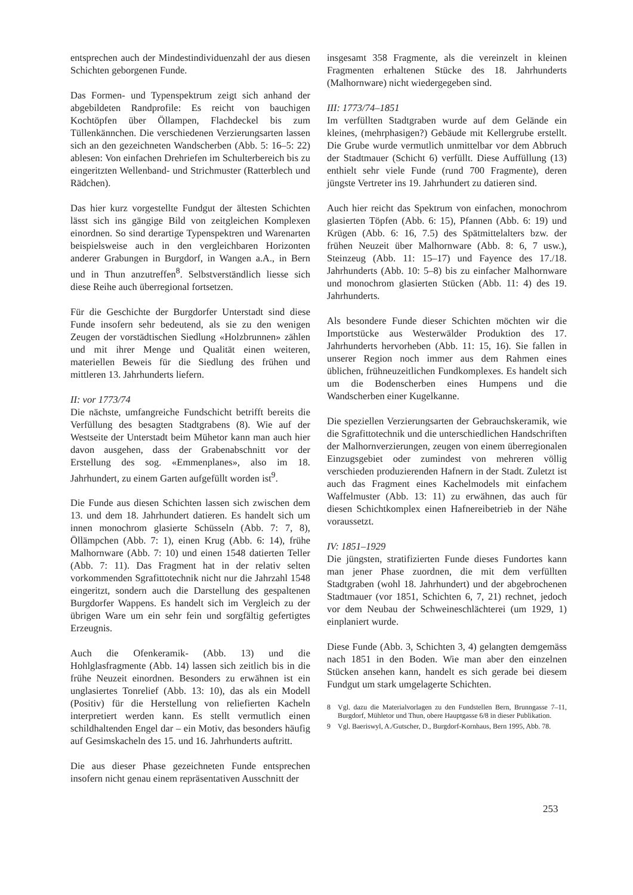entsprechen auch der Mindestindividuenzahl der aus diesen Schichten geborgenen Funde.
Das Formen- und Typenspektrum zeigt sich anhand der abgebildeten Randprofile: Es reicht von bauchigen Kochtöpfen über Öllampen, Flachdeckel bis zum Tüllenkännchen. Die verschiedenen Verzierungsarten lassen sich an den gezeichneten Wandscherben (Abb. 5: 16–5: 22) ablesen: Von einfachen Drehriefen im Schulterbereich bis zu eingeritzten Wellenband- und Strichmuster (Ratterblech und Rädchen).
Das hier kurz vorgestellte Fundgut der ältesten Schichten lässt sich ins gängige Bild von zeitgleichen Komplexen einordnen. So sind derartige Typenspektren und Warenarten beispielsweise auch in den vergleichbaren Horizonten anderer Grabungen in Burgdorf, in Wangen a.A., in Bern und in Thun anzutreffen<sup>8</sup>. Selbstverständlich liesse sich diese Reihe auch überregional fortsetzen.
Für die Geschichte der Burgdorfer Unterstadt sind diese Funde insofern sehr bedeutend, als sie zu den wenigen Zeugen der vorstädtischen Siedlung «Holzbrunnen» zählen und mit ihrer Menge und Qualität einen weiteren, materiellen Beweis für die Siedlung des frühen und mittleren 13. Jahrhunderts liefern.
II: vor 1773/74
Die nächste, umfangreiche Fundschicht betrifft bereits die Verfüllung des besagten Stadtgrabens (8). Wie auf der Westseite der Unterstadt beim Mühetor kann man auch hier davon ausgehen, dass der Grabenabschnitt vor der Erstellung des sog. «Emmenplanes», also im 18. Jahrhundert, zu einem Garten aufgefüllt worden ist<sup>9</sup>.
Die Funde aus diesen Schichten lassen sich zwischen dem 13. und dem 18. Jahrhundert datieren. Es handelt sich um innen monochrom glasierte Schüsseln (Abb. 7: 7, 8), Öllämpchen (Abb. 7: 1), einen Krug (Abb. 6: 14), frühe Malhornware (Abb. 7: 10) und einen 1548 datierten Teller (Abb. 7: 11). Das Fragment hat in der relativ selten vorkommenden Sgrafittotechnik nicht nur die Jahrzahl 1548 eingeritzt, sondern auch die Darstellung des gespaltenen Burgdorfer Wappens. Es handelt sich im Vergleich zu der übrigen Ware um ein sehr fein und sorgfältig gefertigtes Erzeugnis.
Auch die Ofenkeramik- (Abb. 13) und die Hohlglasfragmente (Abb. 14) lassen sich zeitlich bis in die frühe Neuzeit einordnen. Besonders zu erwähnen ist ein unglasiertes Tonrelief (Abb. 13: 10), das als ein Modell (Positiv) für die Herstellung von reliefierten Kacheln interpretiert werden kann. Es stellt vermutlich einen schildhaltenden Engel dar – ein Motiv, das besonders häufig auf Gesimskacheln des 15. und 16. Jahrhunderts auftritt.
Die aus dieser Phase gezeichneten Funde entsprechen insofern nicht genau einem repräsentativen Ausschnitt der
insgesamt 358 Fragmente, als die vereinzelt in kleinen Fragmenten erhaltenen Stücke des 18. Jahrhunderts (Malhornware) nicht wiedergegeben sind.
III: 1773/74–1851
Im verfüllten Stadtgraben wurde auf dem Gelände ein kleines, (mehrphasigen?) Gebäude mit Kellergrube erstellt. Die Grube wurde vermutlich unmittelbar vor dem Abbruch der Stadtmauer (Schicht 6) verfüllt. Diese Auffüllung (13) enthielt sehr viele Funde (rund 700 Fragmente), deren jüngste Vertreter ins 19. Jahrhundert zu datieren sind.
Auch hier reicht das Spektrum von einfachen, monochrom glasierten Töpfen (Abb. 6: 15), Pfannen (Abb. 6: 19) und Krügen (Abb. 6: 16, 7.5) des Spätmittelalters bzw. der frühen Neuzeit über Malhornware (Abb. 8: 6, 7 usw.), Steinzeug (Abb. 11: 15–17) und Fayence des 17./18. Jahrhunderts (Abb. 10: 5–8) bis zu einfacher Malhornware und monochrom glasierten Stücken (Abb. 11: 4) des 19. Jahrhunderts.
Als besondere Funde dieser Schichten möchten wir die Importstücke aus Westerwälder Produktion des 17. Jahrhunderts hervorheben (Abb. 11: 15, 16). Sie fallen in unserer Region noch immer aus dem Rahmen eines üblichen, frühneuzeitlichen Fundkomplexes. Es handelt sich um die Bodenscherben eines Humpens und die Wandscherben einer Kugelkanne.
Die speziellen Verzierungsarten der Gebrauchskeramik, wie die Sgrafittotechnik und die unterschiedlichen Handschriften der Malhornverzierungen, zeugen von einem überregionalen Einzugsgebiet oder zumindest von mehreren völlig verschieden produzierenden Hafnern in der Stadt. Zuletzt ist auch das Fragment eines Kachelmodels mit einfachem Waffelmuster (Abb. 13: 11) zu erwähnen, das auch für diesen Schichtkomplex einen Hafnereibetrieb in der Nähe voraussetzt.
IV: 1851–1929
Die jüngsten, stratifizierten Funde dieses Fundortes kann man jener Phase zuordnen, die mit dem verfüllten Stadtgraben (wohl 18. Jahrhundert) und der abgebrochenen Stadtmauer (vor 1851, Schichten 6, 7, 21) rechnet, jedoch vor dem Neubau der Schweineschlächterei (um 1929, 1) einplaniert wurde.
Diese Funde (Abb. 3, Schichten 3, 4) gelangten demgemäss nach 1851 in den Boden. Wie man aber den einzelnen Stücken ansehen kann, handelt es sich gerade bei diesem Fundgut um stark umgelagerte Schichten.
8 Vgl. dazu die Materialvorlagen zu den Fundstellen Bern, Brunngasse 7–11, Burgdorf, Mühletor und Thun, obere Hauptgasse 6/8 in dieser Publikation.
9 Vgl. Baeriswyl, A./Gutscher, D., Burgdorf-Kornhaus, Bern 1995, Abb. 78.
253